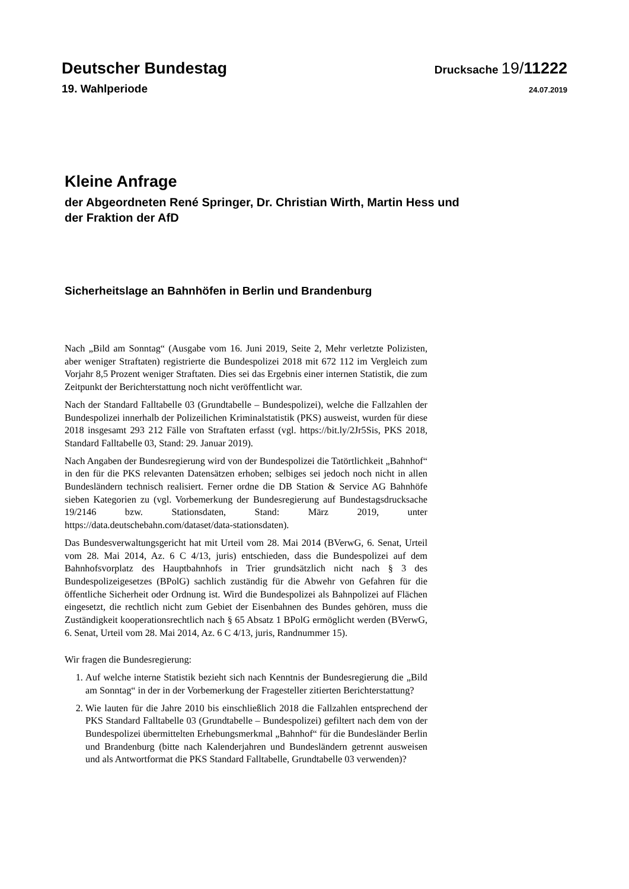Deutscher Bundestag Drucksache 19/11222
19. Wahlperiode 24.07.2019
Kleine Anfrage
der Abgeordneten René Springer, Dr. Christian Wirth, Martin Hess und
der Fraktion der AfD
Sicherheitslage an Bahnhöfen in Berlin und Brandenburg
Nach „Bild am Sonntag“ (Ausgabe vom 16. Juni 2019, Seite 2, Mehr verletzte Polizisten, aber weniger Straftaten) registrierte die Bundespolizei 2018 mit 672 112 im Vergleich zum Vorjahr 8,5 Prozent weniger Straftaten. Dies sei das Ergebnis einer internen Statistik, die zum Zeitpunkt der Berichterstattung noch nicht veröffentlicht war.
Nach der Standard Falltabelle 03 (Grundtabelle – Bundespolizei), welche die Fallzahlen der Bundespolizei innerhalb der Polizeilichen Kriminalstatistik (PKS) ausweist, wurden für diese 2018 insgesamt 293 212 Fälle von Straftaten erfasst (vgl. https://bit.ly/2Jr5Sis, PKS 2018, Standard Falltabelle 03, Stand: 29. Januar 2019).
Nach Angaben der Bundesregierung wird von der Bundespolizei die Tatörtlichkeit „Bahnhof“ in den für die PKS relevanten Datensätzen erhoben; selbiges sei jedoch noch nicht in allen Bundesländern technisch realisiert. Ferner ordne die DB Station & Service AG Bahnhöfe sieben Kategorien zu (vgl. Vorbemerkung der Bundesregierung auf Bundestagsdrucksache 19/2146 bzw. Stationsdaten, Stand: März 2019, unter https://data.deutschebahn.com/dataset/data-stationsdaten).
Das Bundesverwaltungsgericht hat mit Urteil vom 28. Mai 2014 (BVerwG, 6. Senat, Urteil vom 28. Mai 2014, Az. 6 C 4/13, juris) entschieden, dass die Bundespolizei auf dem Bahnhofsvorplatz des Hauptbahnhofs in Trier grundsätzlich nicht nach § 3 des Bundespolizeigesetzes (BPolG) sachlich zuständig für die Abwehr von Gefahren für die öffentliche Sicherheit oder Ordnung ist. Wird die Bundespolizei als Bahnpolizei auf Flächen eingesetzt, die rechtlich nicht zum Gebiet der Eisenbahnen des Bundes gehören, muss die Zuständigkeit kooperationsrechtlich nach § 65 Absatz 1 BPolG ermöglicht werden (BVerwG, 6. Senat, Urteil vom 28. Mai 2014, Az. 6 C 4/13, juris, Randnummer 15).
Wir fragen die Bundesregierung:
1. Auf welche interne Statistik bezieht sich nach Kenntnis der Bundesregierung die „Bild am Sonntag“ in der in der Vorbemerkung der Fragesteller zitierten Berichterstattung?
2. Wie lauten für die Jahre 2010 bis einschließlich 2018 die Fallzahlen entsprechend der PKS Standard Falltabelle 03 (Grundtabelle – Bundespolizei) gefiltert nach dem von der Bundespolizei übermittelten Erhebungsmerkmal „Bahnhof“ für die Bundesländer Berlin und Brandenburg (bitte nach Kalenderjahren und Bundesländern getrennt ausweisen und als Antwortformat die PKS Standard Falltabelle, Grundtabelle 03 verwenden)?